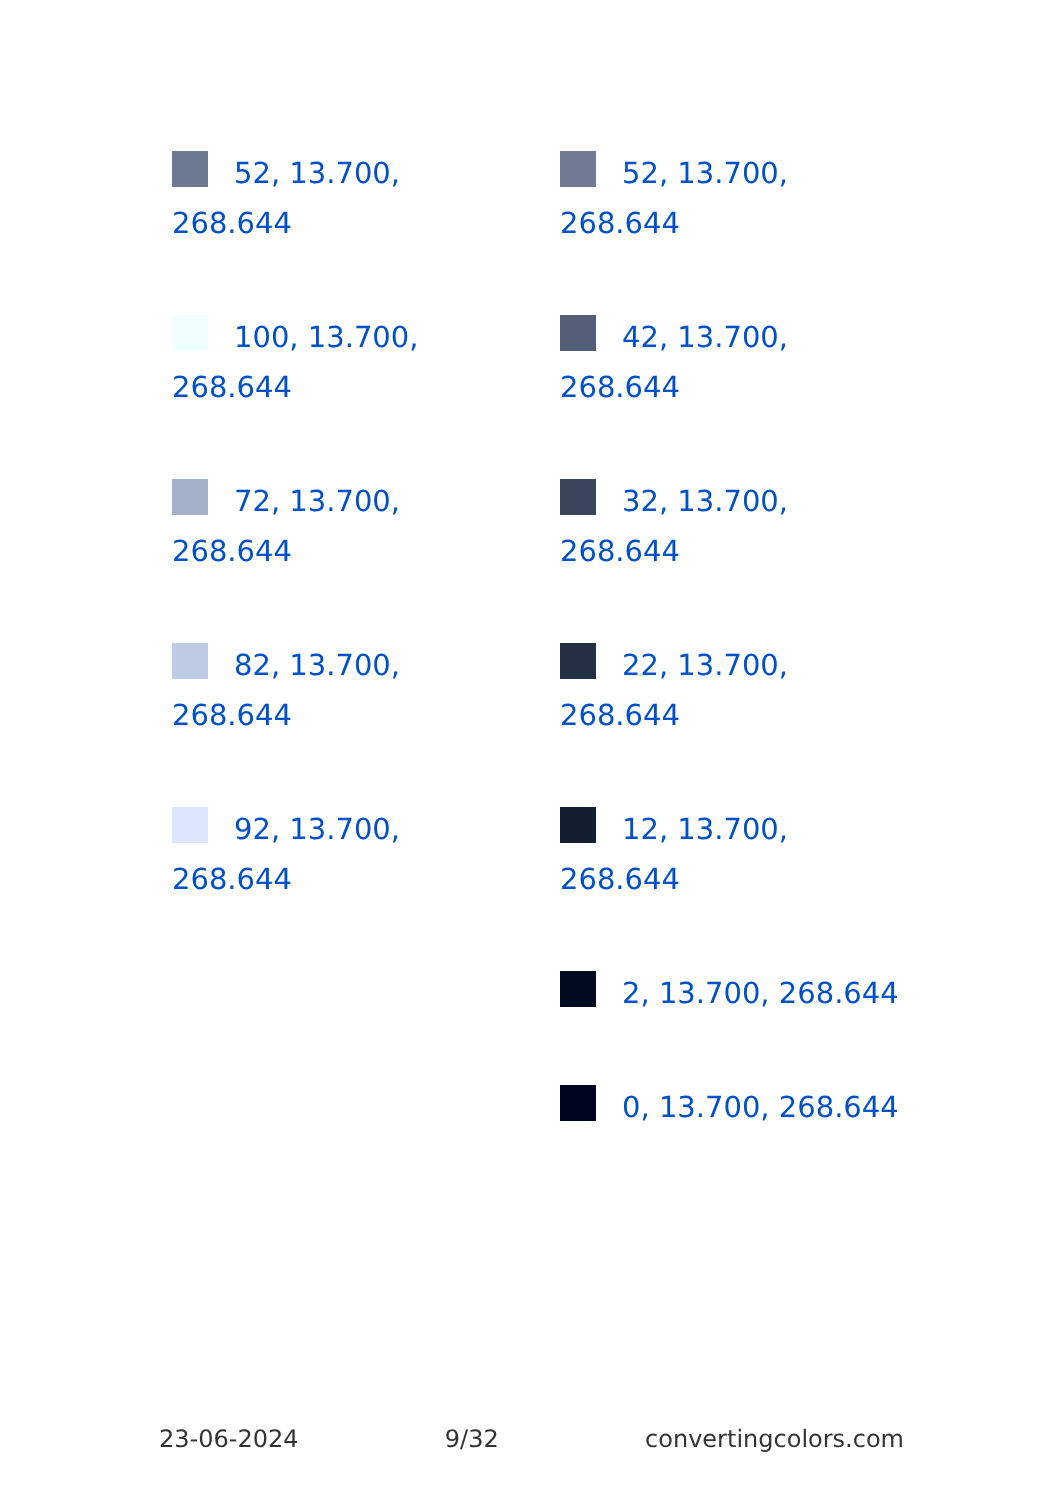52, 13.700,
268.644
100, 13.700,
268.644
72, 13.700,
268.644
82, 13.700,
268.644
92, 13.700,
268.644
52, 13.700,
268.644
42, 13.700,
268.644
32, 13.700,
268.644
22, 13.700,
268.644
12, 13.700,
268.644
2, 13.700, 268.644
0, 13.700, 268.644
23-06-2024 9/32 convertingcolors.com